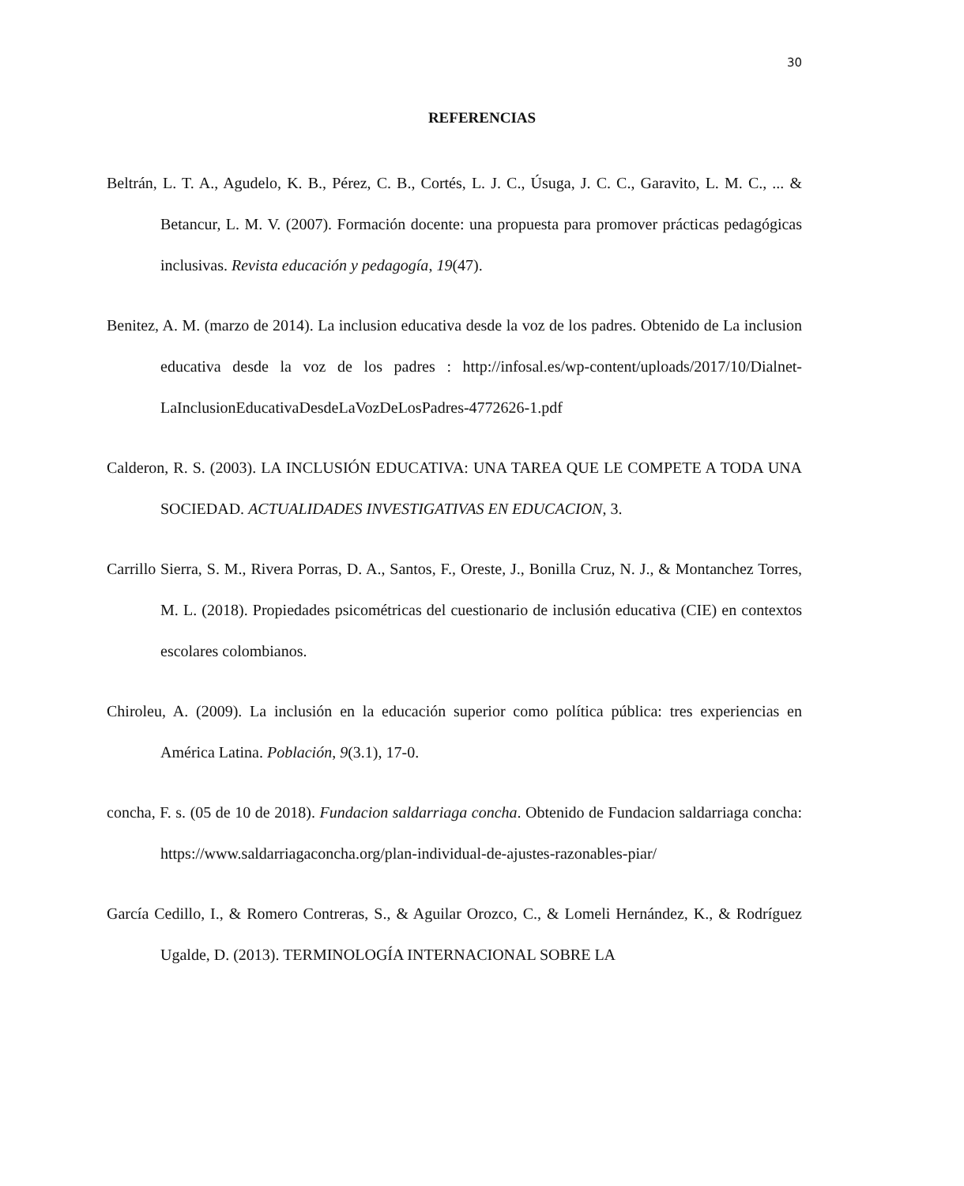30
REFERENCIAS
Beltrán, L. T. A., Agudelo, K. B., Pérez, C. B., Cortés, L. J. C., Úsuga, J. C. C., Garavito, L. M. C., ... & Betancur, L. M. V. (2007). Formación docente: una propuesta para promover prácticas pedagógicas inclusivas. Revista educación y pedagogía, 19(47).
Benitez, A. M. (marzo de 2014). La inclusion educativa desde la voz de los padres. Obtenido de La inclusion educativa desde la voz de los padres : http://infosal.es/wp-content/uploads/2017/10/Dialnet-LaInclusionEducativaDesdeLaVozDeLosPadres-4772626-1.pdf
Calderon, R. S. (2003). LA INCLUSIÓN EDUCATIVA: UNA TAREA QUE LE COMPETE A TODA UNA SOCIEDAD. ACTUALIDADES INVESTIGATIVAS EN EDUCACION, 3.
Carrillo Sierra, S. M., Rivera Porras, D. A., Santos, F., Oreste, J., Bonilla Cruz, N. J., & Montanchez Torres, M. L. (2018). Propiedades psicométricas del cuestionario de inclusión educativa (CIE) en contextos escolares colombianos.
Chiroleu, A. (2009). La inclusión en la educación superior como política pública: tres experiencias en América Latina. Población, 9(3.1), 17-0.
concha, F. s. (05 de 10 de 2018). Fundacion saldarriaga concha. Obtenido de Fundacion saldarriaga concha: https://www.saldarriagaconcha.org/plan-individual-de-ajustes-razonables-piar/
García Cedillo, I., & Romero Contreras, S., & Aguilar Orozco, C., & Lomeli Hernández, K., & Rodríguez Ugalde, D. (2013). TERMINOLOGÍA INTERNACIONAL SOBRE LA